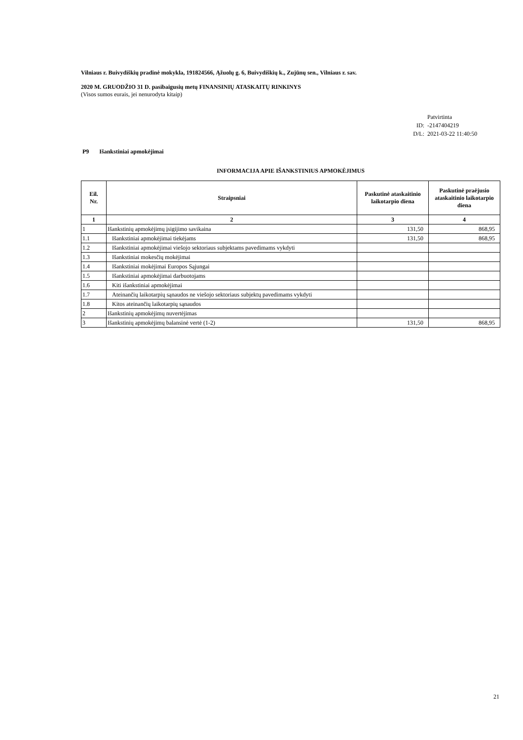Vilniaus r. Buivydiškių pradinė mokykla, 191824566, Ąžuolų g. 6, Buivydiškių k., Zujūnų sen., Vilniaus r. sav.
2020 M. GRUODŽIO 31 D. pasibaigusių metų FINANSINIŲ ATASKAITŲ RINKINYS
(Visos sumos eurais, jei nenurodyta kitaip)
Patvirtinta
ID: -2147404219
D/L: 2021-03-22 11:40:50
P9 Išankstiniai apmokėjimai
INFORMACIJA APIE IŠANKSTINIUS APMOKĖJIMUS
| Eil. Nr. | Straipsniai | Paskutinė ataskaitinio laikotarpio diena | Paskutinė praėjusio ataskaitinio laikotarpio diena |
| --- | --- | --- | --- |
| 1 | 2 | 3 | 4 |
| 1 | Išankstinių apmokėjimų įsigijimo savikaina | 131,50 | 868,95 |
| 1.1 | Išankstiniai apmokėjimai tiekėjams | 131,50 | 868,95 |
| 1.2 | Išankstiniai apmokėjimai viešojo sektoriaus subjektams pavedimams vykdyti | | |
| 1.3 | Išankstiniai mokesčių mokėjimai | | |
| 1.4 | Išankstiniai mokėjimai Europos Sąjungai | | |
| 1.5 | Išankstiniai apmokėjimai darbuotojams | | |
| 1.6 | Kiti išankstiniai apmokėjimai | | |
| 1.7 | Ateinančių laikotarpių sąnaudos ne viešojo sektoriaus subjektų pavedimams vykdyti | | |
| 1.8 | Kitos ateinančių laikotarpių sąnaudos | | |
| 2 | Išankstinių apmokėjimų nuvertėjimas | | |
| 3 | Išankstinių apmokėjimų balansinė vertė (1-2) | 131,50 | 868,95 |
21